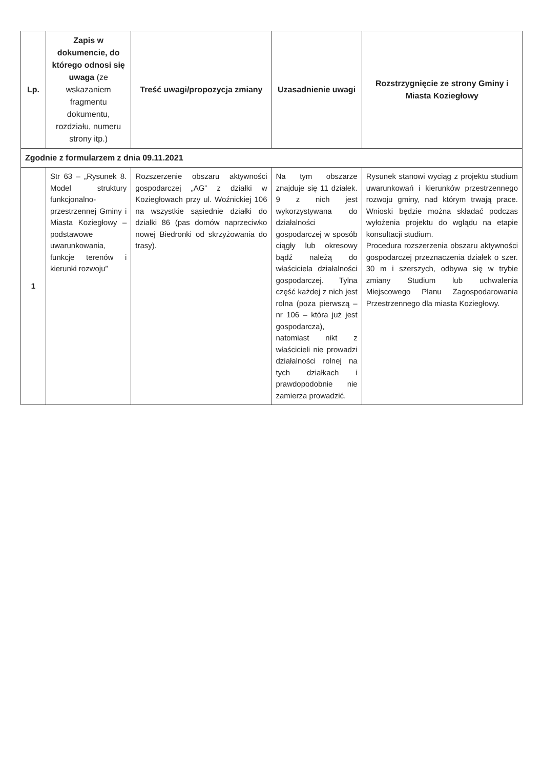| Lp. | Zapis w dokumencie, do którego odnosi się uwaga (ze wskazaniem fragmentu dokumentu, rozdziału, numeru strony itp.) | Treść uwagi/propozycja zmiany | Uzasadnienie uwagi | Rozstrzygnięcie ze strony Gminy i Miasta Koziegłowy |
| --- | --- | --- | --- | --- |
| Zgodnie z formularzem z dnia 09.11.2021 | | | | |
| 1 | Str 63 – „Rysunek 8. Model struktury funkcjonalno-przestrzennej Gminy i Miasta Koziegłowy – podstawowe uwarunkowania, funkcje terenów i kierunki rozwoju” | Rozszerzenie obszaru aktywności gospodarczej „AG” z działki w Koziegłowach przy ul. Woźnickiej 106 na wszystkie sąsiednie działki do działki 86 (pas domów naprzeciwko nowej Biedronki od skrzyżowania do trasy). | Na tym obszarze znajduje się 11 działek. 9 z nich jest wykorzystywana do działalności gospodarczej w sposób ciągły lub okresowy bądź należą do właściciela działalności gospodarczej. Tylna część każdej z nich jest rolna (poza pierwszą – nr 106 – która już jest gospodarcza), natomiast nikt z właścicieli nie prowadzi działalności rolnej na tych działkach i prawdopodobnie nie zamierza prowadzić. | Rysunek stanowi wyciąg z projektu studium uwarunkowań i kierunków przestrzennego rozwoju gminy, nad którym trwają prace. Wnioski będzie można składać podczas wyłożenia projektu do wglądu na etapie konsultacji studium. Procedura rozszerzenia obszaru aktywności gospodarczej przeznaczenia działek o szer. 30 m i szerszych, odbywa się w trybie zmiany Studium lub uchwalenia Miejscowego Planu Zagospodarowania Przestrzennego dla miasta Koziegłowy. |